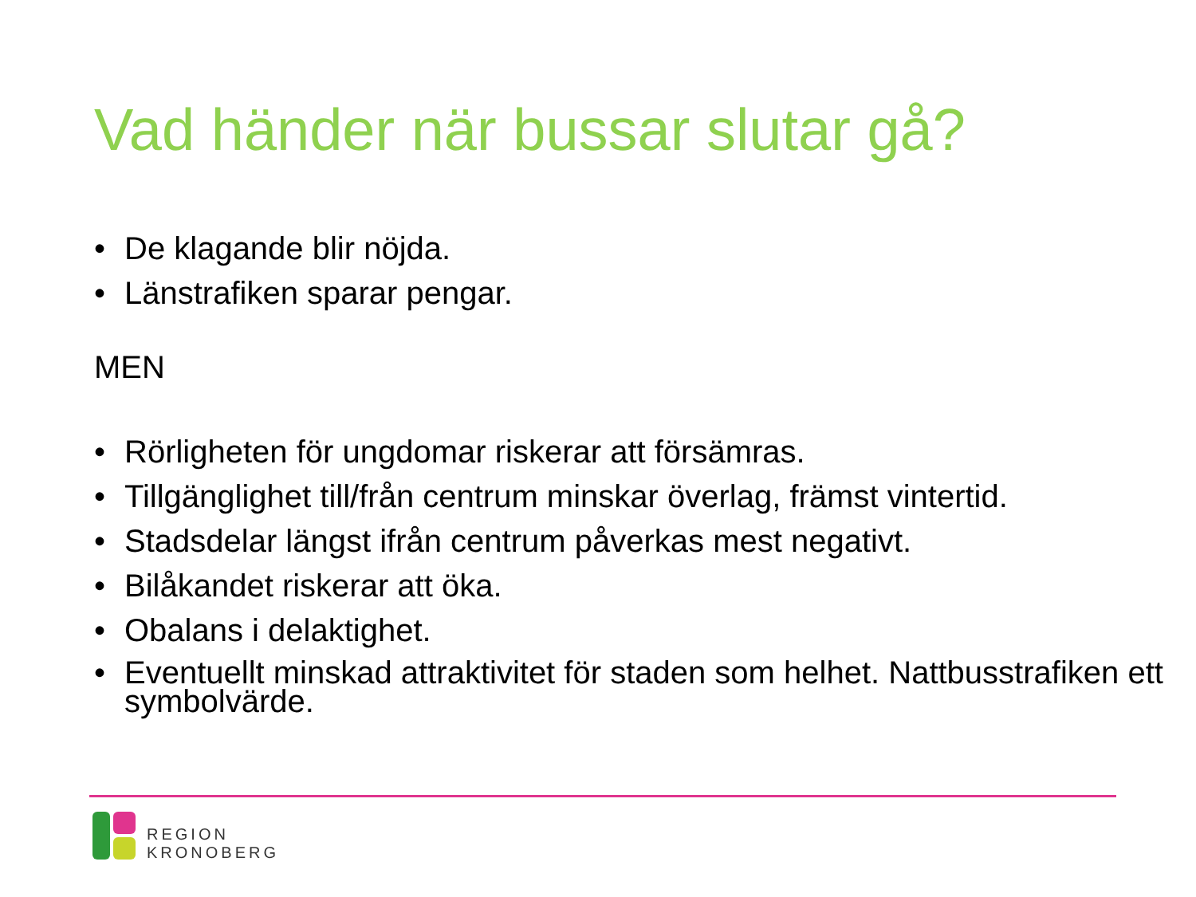Vad händer när bussar slutar gå?
• De klagande blir nöjda.
• Länstrafiken sparar pengar.
MEN
• Rörligheten för ungdomar riskerar att försämras.
• Tillgänglighet till/från centrum minskar överlag, främst vintertid.
• Stadsdelar längst ifrån centrum påverkas mest negativt.
• Bilåkandet riskerar att öka.
• Obalans i delaktighet.
• Eventuellt minskad attraktivitet för staden som helhet. Nattbusstrafiken ett symbolvärde.
REGION
KRONOBERG